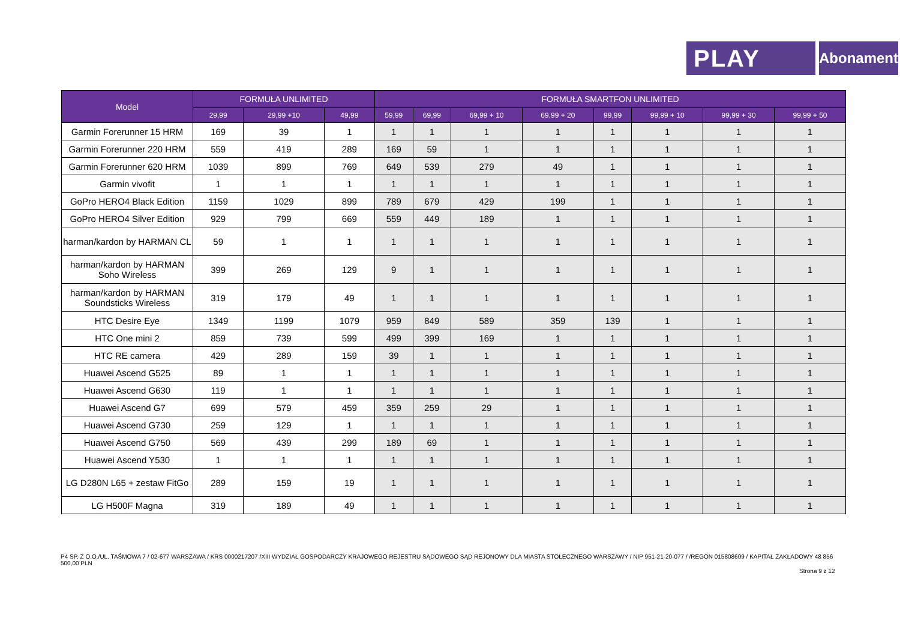PLAY
Abonament
| Model | FORMUŁA UNLIMITED | | | FORMUŁA SMARTFON UNLIMITED | | | | | | | |
| --- | --- | --- | --- | --- | --- | --- | --- | --- | --- | --- | --- |
| | 29,99 | 29,99 +10 | 49,99 | 59,99 | 69,99 | 69,99 + 10 | 69,99 + 20 | 99,99 | 99,99 + 10 | 99,99 + 30 | 99,99 + 50 |
| Garmin Forerunner 15 HRM | 169 | 39 | 1 | 1 | 1 | 1 | 1 | 1 | 1 | 1 | 1 |
| Garmin Forerunner 220 HRM | 559 | 419 | 289 | 169 | 59 | 1 | 1 | 1 | 1 | 1 | 1 |
| Garmin Forerunner 620 HRM | 1039 | 899 | 769 | 649 | 539 | 279 | 49 | 1 | 1 | 1 | 1 |
| Garmin vivofit | 1 | 1 | 1 | 1 | 1 | 1 | 1 | 1 | 1 | 1 | 1 |
| GoPro HERO4 Black Edition | 1159 | 1029 | 899 | 789 | 679 | 429 | 199 | 1 | 1 | 1 | 1 |
| GoPro HERO4 Silver Edition | 929 | 799 | 669 | 559 | 449 | 189 | 1 | 1 | 1 | 1 | 1 |
| harman/kardon by HARMAN CL | 59 | 1 | 1 | 1 | 1 | 1 | 1 | 1 | 1 | 1 | 1 |
| harman/kardon by HARMAN Soho Wireless | 399 | 269 | 129 | 9 | 1 | 1 | 1 | 1 | 1 | 1 | 1 |
| harman/kardon by HARMAN Soundsticks Wireless | 319 | 179 | 49 | 1 | 1 | 1 | 1 | 1 | 1 | 1 | 1 |
| HTC Desire Eye | 1349 | 1199 | 1079 | 959 | 849 | 589 | 359 | 139 | 1 | 1 | 1 |
| HTC One mini 2 | 859 | 739 | 599 | 499 | 399 | 169 | 1 | 1 | 1 | 1 | 1 |
| HTC RE camera | 429 | 289 | 159 | 39 | 1 | 1 | 1 | 1 | 1 | 1 | 1 |
| Huawei Ascend G525 | 89 | 1 | 1 | 1 | 1 | 1 | 1 | 1 | 1 | 1 | 1 |
| Huawei Ascend G630 | 119 | 1 | 1 | 1 | 1 | 1 | 1 | 1 | 1 | 1 | 1 |
| Huawei Ascend G7 | 699 | 579 | 459 | 359 | 259 | 29 | 1 | 1 | 1 | 1 | 1 |
| Huawei Ascend G730 | 259 | 129 | 1 | 1 | 1 | 1 | 1 | 1 | 1 | 1 | 1 |
| Huawei Ascend G750 | 569 | 439 | 299 | 189 | 69 | 1 | 1 | 1 | 1 | 1 | 1 |
| Huawei Ascend Y530 | 1 | 1 | 1 | 1 | 1 | 1 | 1 | 1 | 1 | 1 | 1 |
| LG D280N L65 + zestaw FitGo | 289 | 159 | 19 | 1 | 1 | 1 | 1 | 1 | 1 | 1 | 1 |
| LG H500F Magna | 319 | 189 | 49 | 1 | 1 | 1 | 1 | 1 | 1 | 1 | 1 |
P4 SP. Z O.O./UL. TAŚMOWA 7 / 02-677 WARSZAWA / KRS 0000217207 /XIII WYDZIAŁ GOSPODARCZY KRAJOWEGO REJESTRU SĄDOWEGO SĄD REJONOWY DLA MIASTA STOŁECZNEGO WARSZAWY / NIP 951-21-20-077 / /REGON 015808609 / KAPITAŁ ZAKŁADOWY 48 856 500,00 PLN
Strona 9 z 12